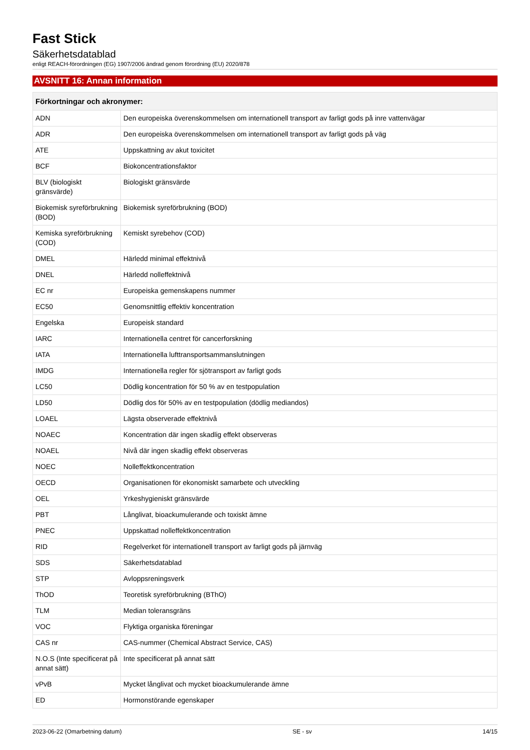Fast Stick
Säkerhetsdatablad
enligt REACH-förordningen (EG) 1907/2006 ändrad genom förordning (EU) 2020/878
AVSNITT 16: Annan information
| Förkortningar och akronymer: | |
| --- | --- |
| ADN | Den europeiska överenskommelsen om internationell transport av farligt gods på inre vattenvägar |
| ADR | Den europeiska överenskommelsen om internationell transport av farligt gods på väg |
| ATE | Uppskattning av akut toxicitet |
| BCF | Biokoncentrationsfaktor |
| BLV (biologiskt gränsvärde) | Biologiskt gränsvärde |
| Biokemisk syreförbrukning (BOD) | Biokemisk syreförbrukning (BOD) |
| Kemiska syreförbrukning (COD) | Kemiskt syrebehov (COD) |
| DMEL | Härledd minimal effektnivå |
| DNEL | Härledd nolleffektnivå |
| EC nr | Europeiska gemenskapens nummer |
| EC50 | Genomsnittlig effektiv koncentration |
| Engelska | Europeisk standard |
| IARC | Internationella centret för cancerforskning |
| IATA | Internationella lufttransportsammanslutningen |
| IMDG | Internationella regler för sjötransport av farligt gods |
| LC50 | Dödlig koncentration för 50 % av en testpopulation |
| LD50 | Dödlig dos för 50% av en testpopulation (dödlig mediandos) |
| LOAEL | Lägsta observerade effektnivå |
| NOAEC | Koncentration där ingen skadlig effekt observeras |
| NOAEL | Nivå där ingen skadlig effekt observeras |
| NOEC | Nolleffektkoncentration |
| OECD | Organisationen för ekonomiskt samarbete och utveckling |
| OEL | Yrkeshygieniskt gränsvärde |
| PBT | Långlivat, bioackumulerande och toxiskt ämne |
| PNEC | Uppskattad nolleffektkoncentration |
| RID | Regelverket för internationell transport av farligt gods på järnväg |
| SDS | Säkerhetsdatablad |
| STP | Avloppsreningsverk |
| ThOD | Teoretisk syreförbrukning (BThO) |
| TLM | Median toleransgräns |
| VOC | Flyktiga organiska föreningar |
| CAS nr | CAS-nummer (Chemical Abstract Service, CAS) |
| N.O.S (Inte specificerat på annat sätt) | Inte specificerat på annat sätt |
| vPvB | Mycket långlivat och mycket bioackumulerande ämne |
| ED | Hormonstörande egenskaper |
2023-06-22 (Omarbetning datum) SE - sv 14/15